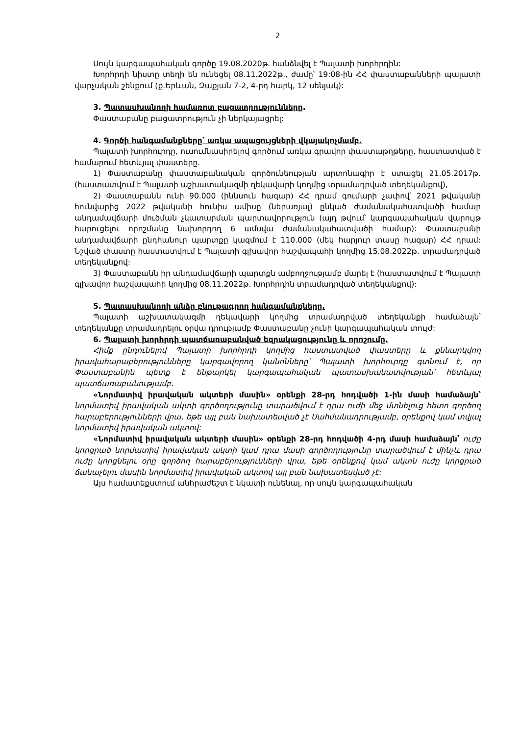2
Սույն կարգապահական գործը 19.08.2020թ. հանձնվել է Պալատի խորհրդին:
Խորհրդի նիստը տեղի են ունեցել 08.11.2022թ., ժամը՝ 19:08-ին ՀՀ փաստաբանների պալատի վարչական շենքում (ք.Երևան, Զաքյան 7-2, 4-րդ հարկ, 12 սենյակ):
3. Պատասխանողի համառոտ բացատրությունները.
Փաստաբանը բացատրություն չի ներկայացրել:
4. Գործի հանգամանքները՝ առկա ապացույցների վկայակոչմամբ.
Պալատի խորհուրդը, ուսումնասիրելով գործում առկա գրավոր փաստաթղթերը, հաստատված է համարում հետևյալ փաստերը.
1) Փաստաբանը փաստաբանական գործունեության արտոնագիր է ստացել 21.05.2017թ. (հաստատվում է Պալատի աշխատակազմի ղեկավարի կողմից տրամադրված տեղեկանքով),
2) Փաստաբանն ունի 90.000 (իննսուն հազար) ՀՀ դրամ գումարի չափով՝ 2021 թվականի հունվարից 2022 թվականի հունիս ամիսը (ներառյալ) ընկած ժամանակահատվածի համար անդամավճարի մուծման չկատարման պարտավորություն (այդ թվում՝ կարգապահական վարույթ հարուցելու որոշմանը նախորդող 6 ամսվա ժամանակահատվածի համար): Փաստաբանի անդամավճարի ընդհանուր պարտքը կազմում է 110.000 (մեկ հարյուր տասը հազար) ՀՀ դրամ: Նշված փաստը հաստատվում է Պալատի գլխավոր հաշվապահի կողմից 15.08.2022թ. տրամադրված տեղեկանքով:
3) Փաստաբանն իր անդամավճարի պարտքն ամբողջությամբ մարել է (հաստատվում է Պալատի գլխավոր հաշվապահի կողմից 08.11.2022թ. Խորհրդին տրամադրված տեղեկանքով):
5. Պատասխանողի անձը բնութագրող հանգամանքները.
Պալատի աշխատակազմի ղեկավարի կողմից տրամադրված տեղեկանքի համաձայն՝ տեղեկանքը տրամադրելու օրվա դրությամբ Փաստաբանը չունի կարգապահական տույժ:
6. Պալատի խորհրդի պատճառաբանված եզրակացությունը և որոշումը.
Հիմք ընդունելով Պալատի խորհրդի կողմից հաստատված փաստերը և քննարկվող իրավահարաբերությունները կարգավորող կանոնները՝ Պալատի խորհուրդը գտնում է, որ Փաստաբանին պետք է ենթարկել կարգապահական պատասխանատվության՝ հետևյալ պատճառաբանությամբ.
«Նորմատիվ իրավական ակտերի մասին» օրենքի 28-րդ հոդվածի 1-ին մասի համաձայն՝ նորմատիվ իրավական ակտի գործողությունը տարածվում է դրա ուժի մեջ մտնելուց հետո գործող հարաբերությունների վրա, եթե այլ բան նախատեսված չէ Սահմանադրությամբ, օրենքով կամ տվյալ նորմատիվ իրավական ակտով:
«Նորմատիվ իրավական ակտերի մասին» օրենքի 28-րդ հոդվածի 4-րդ մասի համաձայն՝ ուժը կորցրած նորմատիվ իրավական ակտի կամ դրա մասի գործողությունը տարածվում է մինչև դրա ուժը կորցնելու օրը գործող հարաբերությունների վրա, եթե օրենքով կամ ակտն ուժը կորցրած ճանաչելու մասին նորմատիվ իրավական ակտով այլ բան նախատեսված չէ:
Այս համատեքստում անհրաժեշտ է նկատի ունենալ, որ սույն կարգապահական